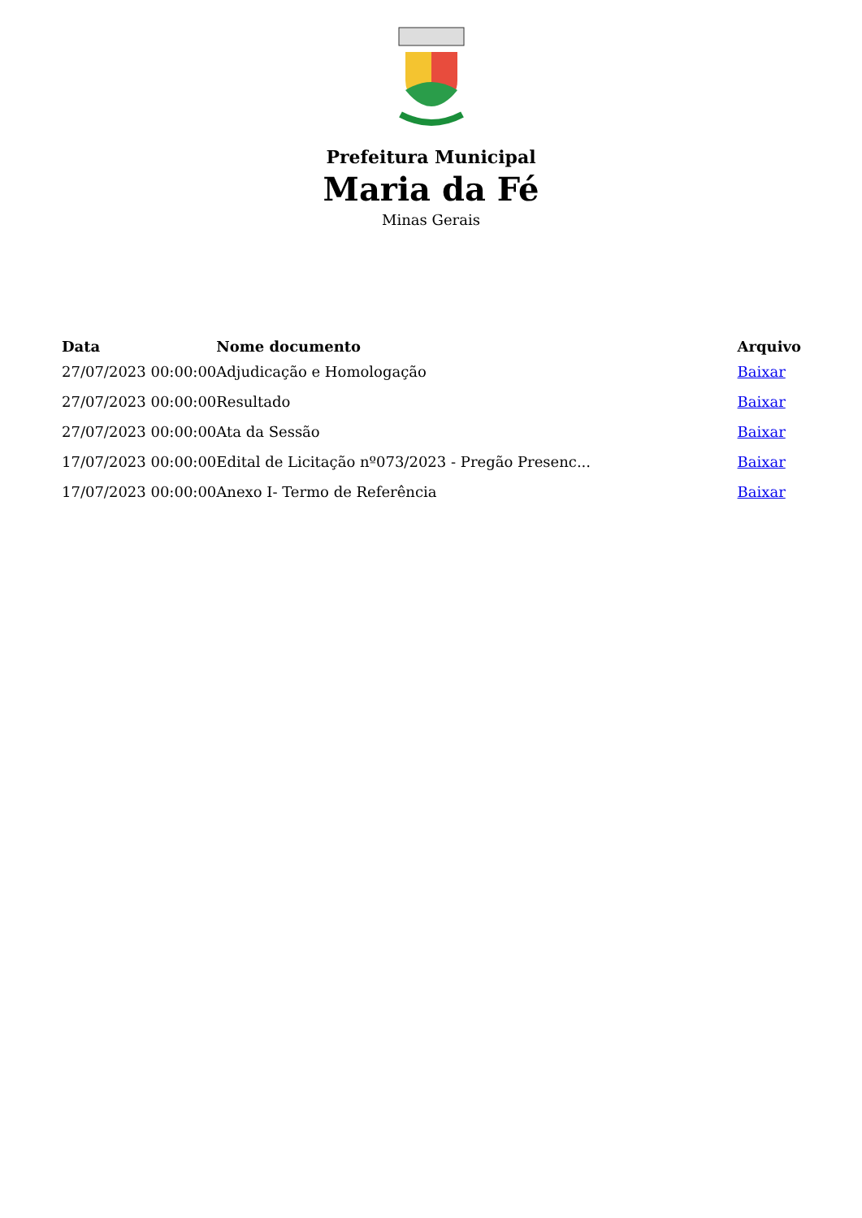Prefeitura Municipal
Maria da Fé
Minas Gerais
| Data | Nome documento | Arquivo |
| --- | --- | --- |
| 27/07/2023 00:00:00 | Adjudicação e Homologação | Baixar |
| 27/07/2023 00:00:00 | Resultado | Baixar |
| 27/07/2023 00:00:00 | Ata da Sessão | Baixar |
| 17/07/2023 00:00:00 | Edital de Licitação nº073/2023 - Pregão Presenc... | Baixar |
| 17/07/2023 00:00:00 | Anexo I- Termo de Referência | Baixar |